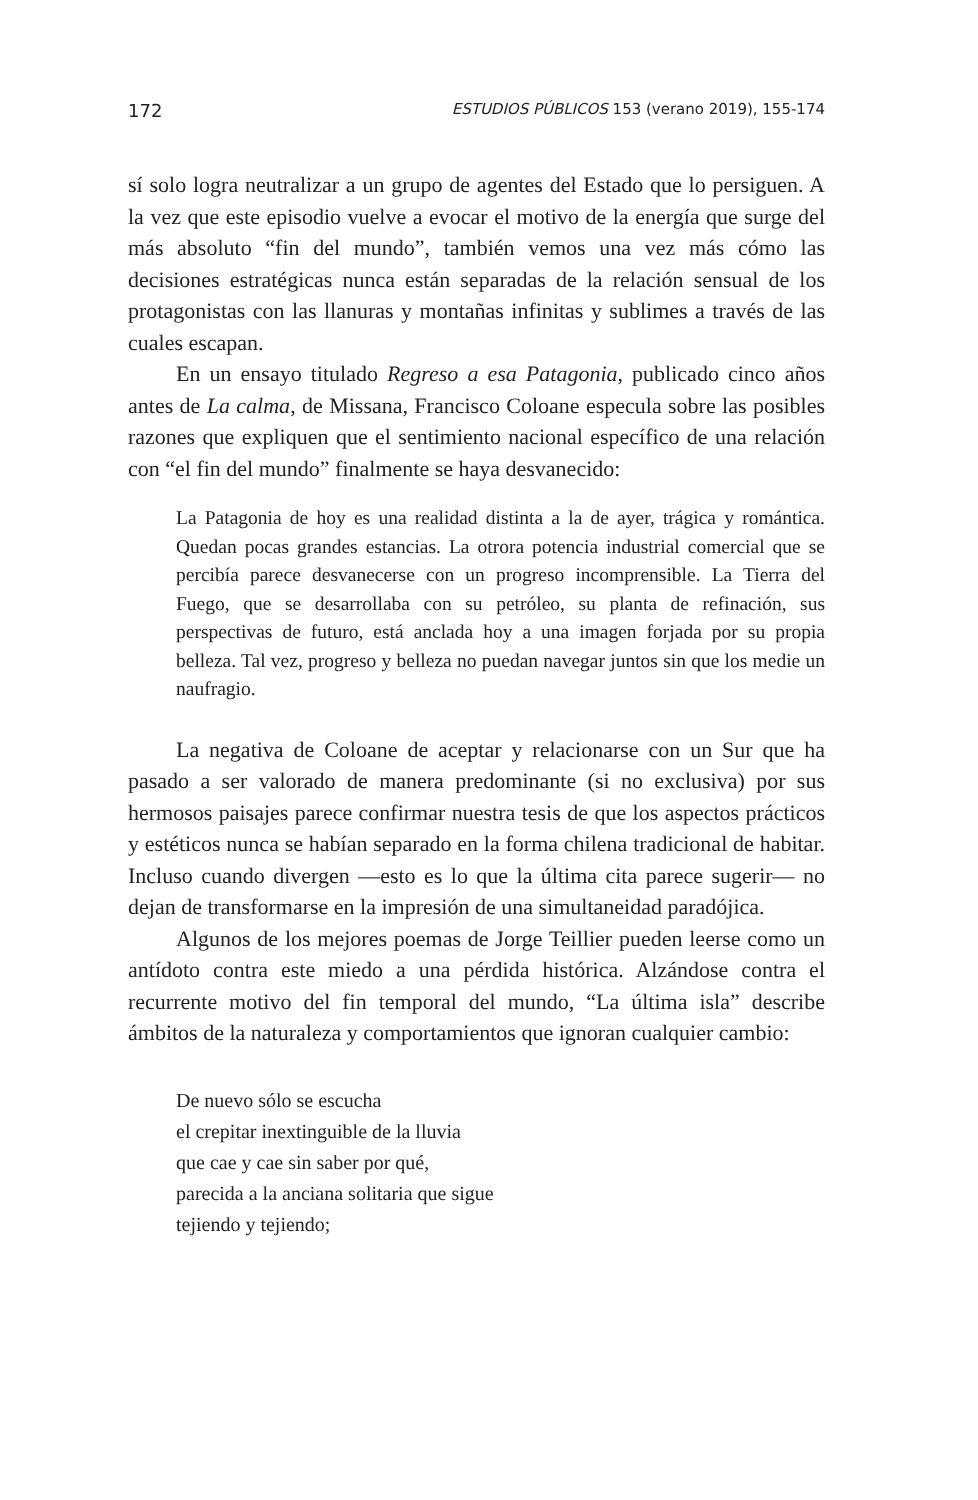172 ESTUDIOS PÚBLICOS 153 (verano 2019), 155-174
sí solo logra neutralizar a un grupo de agentes del Estado que lo persiguen. A la vez que este episodio vuelve a evocar el motivo de la energía que surge del más absoluto “fin del mundo”, también vemos una vez más cómo las decisiones estratégicas nunca están separadas de la relación sensual de los protagonistas con las llanuras y montañas infinitas y sublimes a través de las cuales escapan.
En un ensayo titulado Regreso a esa Patagonia, publicado cinco años antes de La calma, de Missana, Francisco Coloane especula sobre las posibles razones que expliquen que el sentimiento nacional específico de una relación con “el fin del mundo” finalmente se haya desvanecido:
La Patagonia de hoy es una realidad distinta a la de ayer, trágica y romántica. Quedan pocas grandes estancias. La otrora potencia industrial comercial que se percibía parece desvanecerse con un progreso incomprensible. La Tierra del Fuego, que se desarrollaba con su petróleo, su planta de refinación, sus perspectivas de futuro, está anclada hoy a una imagen forjada por su propia belleza. Tal vez, progreso y belleza no puedan navegar juntos sin que los medie un naufragio.
La negativa de Coloane de aceptar y relacionarse con un Sur que ha pasado a ser valorado de manera predominante (si no exclusiva) por sus hermosos paisajes parece confirmar nuestra tesis de que los aspectos prácticos y estéticos nunca se habían separado en la forma chilena tradicional de habitar. Incluso cuando divergen —esto es lo que la última cita parece sugerir— no dejan de transformarse en la impresión de una simultaneidad paradójica.
Algunos de los mejores poemas de Jorge Teillier pueden leerse como un antídoto contra este miedo a una pérdida histórica. Alzándose contra el recurrente motivo del fin temporal del mundo, “La última isla” describe ámbitos de la naturaleza y comportamientos que ignoran cualquier cambio:
De nuevo sólo se escucha
el crepitar inextinguible de la lluvia
que cae y cae sin saber por qué,
parecida a la anciana solitaria que sigue
tejiendo y tejiendo;